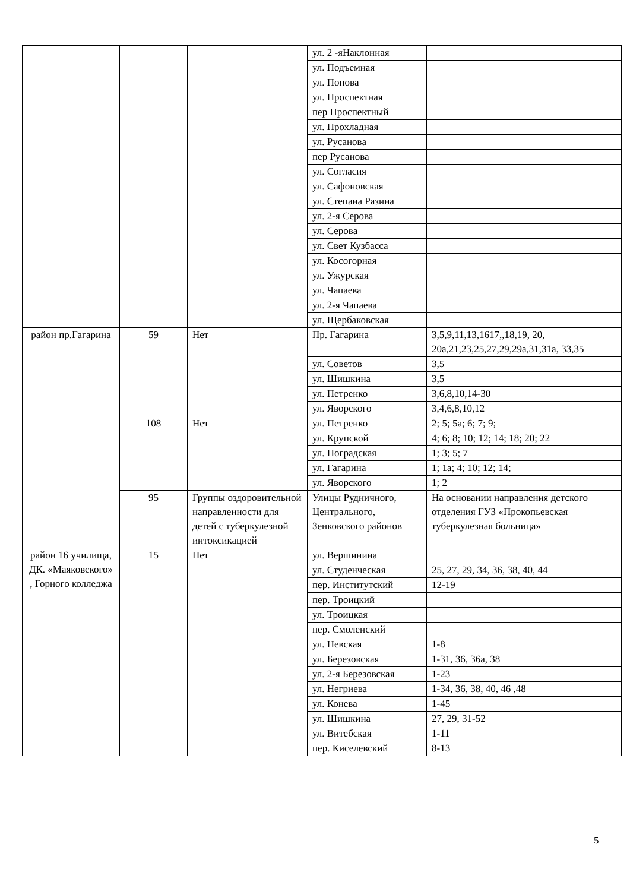| | | | ул. 2 -яНаклонная | |
| | | | ул. Подъемная | |
| | | | ул. Попова | |
| | | | ул. Проспектная | |
| | | | пер Проспектный | |
| | | | ул. Прохладная | |
| | | | ул. Русанова | |
| | | | пер Русанова | |
| | | | ул. Согласия | |
| | | | ул. Сафоновская | |
| | | | ул. Степана Разина | |
| | | | ул. 2-я Серова | |
| | | | ул. Серова | |
| | | | ул. Свет Кузбасса | |
| | | | ул. Косогорная | |
| | | | ул. Ужурская | |
| | | | ул. Чапаева | |
| | | | ул. 2-я Чапаева | |
| | | | ул. Щербаковская | |
| район пр.Гагарина | 59 | Нет | Пр. Гагарина | 3,5,9,11,13,1617,,18,19, 20, 20а,21,23,25,27,29,29а,31,31а, 33,35 |
| | | | ул. Советов | 3,5 |
| | | | ул. Шишкина | 3,5 |
| | | | ул. Петренко | 3,6,8,10,14-30 |
| | | | ул. Яворского | 3,4,6,8,10,12 |
| | 108 | Нет | ул. Петренко | 2; 5; 5а; 6; 7; 9; |
| | | | ул. Крупской | 4; 6; 8; 10; 12; 14; 18; 20; 22 |
| | | | ул. Ноградская | 1; 3; 5; 7 |
| | | | ул. Гагарина | 1; 1а; 4; 10; 12; 14; |
| | | | ул. Яворского | 1; 2 |
| | 95 | Группы оздоровительной направленности для детей с туберкулезной интоксикацией | Улицы Рудничного, Центрального, Зенковского районов | На основании направления детского отделения ГУЗ «Прокопьевская туберкулезная больница» |
| район 16 училища, ДК. «Маяковского» , Горного колледжа | 15 | Нет | ул. Вершинина | |
| | | | ул. Студенческая | 25, 27, 29, 34, 36, 38, 40, 44 |
| | | | пер. Институтский | 12-19 |
| | | | пер. Троицкий | |
| | | | ул. Троицкая | |
| | | | пер. Смоленский | |
| | | | ул. Невская | 1-8 |
| | | | ул. Березовская | 1-31, 36, 36а, 38 |
| | | | ул. 2-я Березовская | 1-23 |
| | | | ул. Негриева | 1-34, 36, 38, 40, 46 ,48 |
| | | | ул. Конева | 1-45 |
| | | | ул. Шишкина | 27, 29, 31-52 |
| | | | ул. Витебская | 1-11 |
| | | | пер. Киселевский | 8-13 |
5